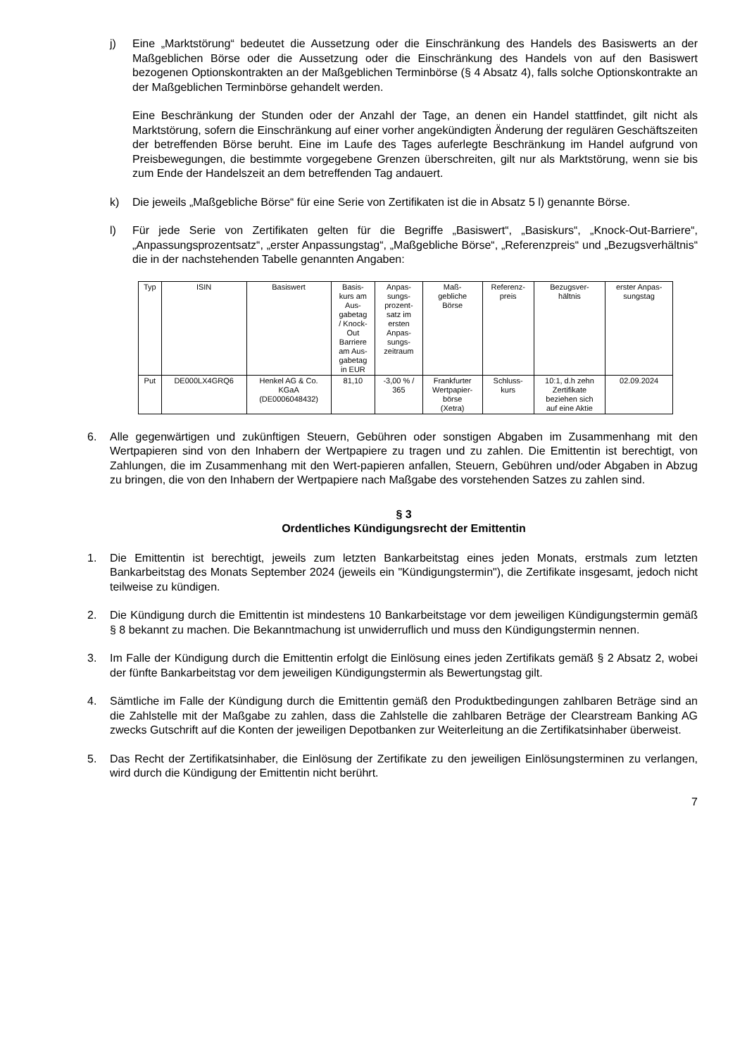j) Eine „Marktstörung“ bedeutet die Aussetzung oder die Einschränkung des Handels des Basiswerts an der Maßgeblichen Börse oder die Aussetzung oder die Einschränkung des Handels von auf den Basiswert bezogenen Optionskontrakten an der Maßgeblichen Terminbörse (§ 4 Absatz 4), falls solche Optionskontrakte an der Maßgeblichen Terminbörse gehandelt werden.
Eine Beschränkung der Stunden oder der Anzahl der Tage, an denen ein Handel stattfindet, gilt nicht als Marktstörung, sofern die Einschränkung auf einer vorher angekündigten Änderung der regulären Geschäftszeiten der betreffenden Börse beruht. Eine im Laufe des Tages auferlegte Beschränkung im Handel aufgrund von Preisbewegungen, die bestimmte vorgegebene Grenzen überschreiten, gilt nur als Marktstörung, wenn sie bis zum Ende der Handelszeit an dem betreffenden Tag andauert.
k) Die jeweils „Maßgebliche Börse“ für eine Serie von Zertifikaten ist die in Absatz 5 l) genannte Börse.
l) Für jede Serie von Zertifikaten gelten für die Begriffe „Basiswert“, „Basiskurs“, „Knock-Out-Barriere“, „Anpassungsprozentsatz“, „erster Anpassungstag“, „Maßgebliche Börse“, „Referenzpreis“ und „Bezugsverhältnis“ die in der nachstehenden Tabelle genannten Angaben:
| Typ | ISIN | Basiswert | Basis- kurs am Aus- gabetag / Knock- Out Barriere am Aus- gabetag in EUR | Anpas- sungs- prozent- satz im ersten Anpas- sungs- zeitraum | Maß- gebliche Börse | Referenz- preis | Bezugsver- hältnis | erster Anpas- sungstag |
| Put | DE000LX4GRQ6 | Henkel AG & Co. KGaA (DE0006048432) | 81,10 | -3,00 % / 365 | Frankfurter Wertpapier- börse (Xetra) | Schluss- kurs | 10:1, d.h zehn Zertifikate beziehen sich auf eine Aktie | 02.09.2024 |
6. Alle gegenwärtigen und zukünftigen Steuern, Gebühren oder sonstigen Abgaben im Zusammenhang mit den Wertpapieren sind von den Inhabern der Wertpapiere zu tragen und zu zahlen. Die Emittentin ist berechtigt, von Zahlungen, die im Zusammenhang mit den Wert-papieren anfallen, Steuern, Gebühren und/oder Abgaben in Abzug zu bringen, die von den Inhabern der Wertpapiere nach Maßgabe des vorstehenden Satzes zu zahlen sind.
§ 3
Ordentliches Kündigungsrecht der Emittentin
1. Die Emittentin ist berechtigt, jeweils zum letzten Bankarbeitstag eines jeden Monats, erstmals zum letzten Bankarbeitstag des Monats September 2024 (jeweils ein "Kündigungstermin"), die Zertifikate insgesamt, jedoch nicht teilweise zu kündigen.
2. Die Kündigung durch die Emittentin ist mindestens 10 Bankarbeitstage vor dem jeweiligen Kündigungstermin gemäß § 8 bekannt zu machen. Die Bekanntmachung ist unwiderruflich und muss den Kündigungstermin nennen.
3. Im Falle der Kündigung durch die Emittentin erfolgt die Einlösung eines jeden Zertifikats gemäß § 2 Absatz 2, wobei der fünfte Bankarbeitstag vor dem jeweiligen Kündigungstermin als Bewertungstag gilt.
4. Sämtliche im Falle der Kündigung durch die Emittentin gemäß den Produktbedingungen zahlbaren Beträge sind an die Zahlstelle mit der Maßgabe zu zahlen, dass die Zahlstelle die zahlbaren Beträge der Clearstream Banking AG zwecks Gutschrift auf die Konten der jeweiligen Depotbanken zur Weiterleitung an die Zertifikatsinhaber überweist.
5. Das Recht der Zertifikatsinhaber, die Einlösung der Zertifikate zu den jeweiligen Einlösungsterminen zu verlangen, wird durch die Kündigung der Emittentin nicht berührt.
7